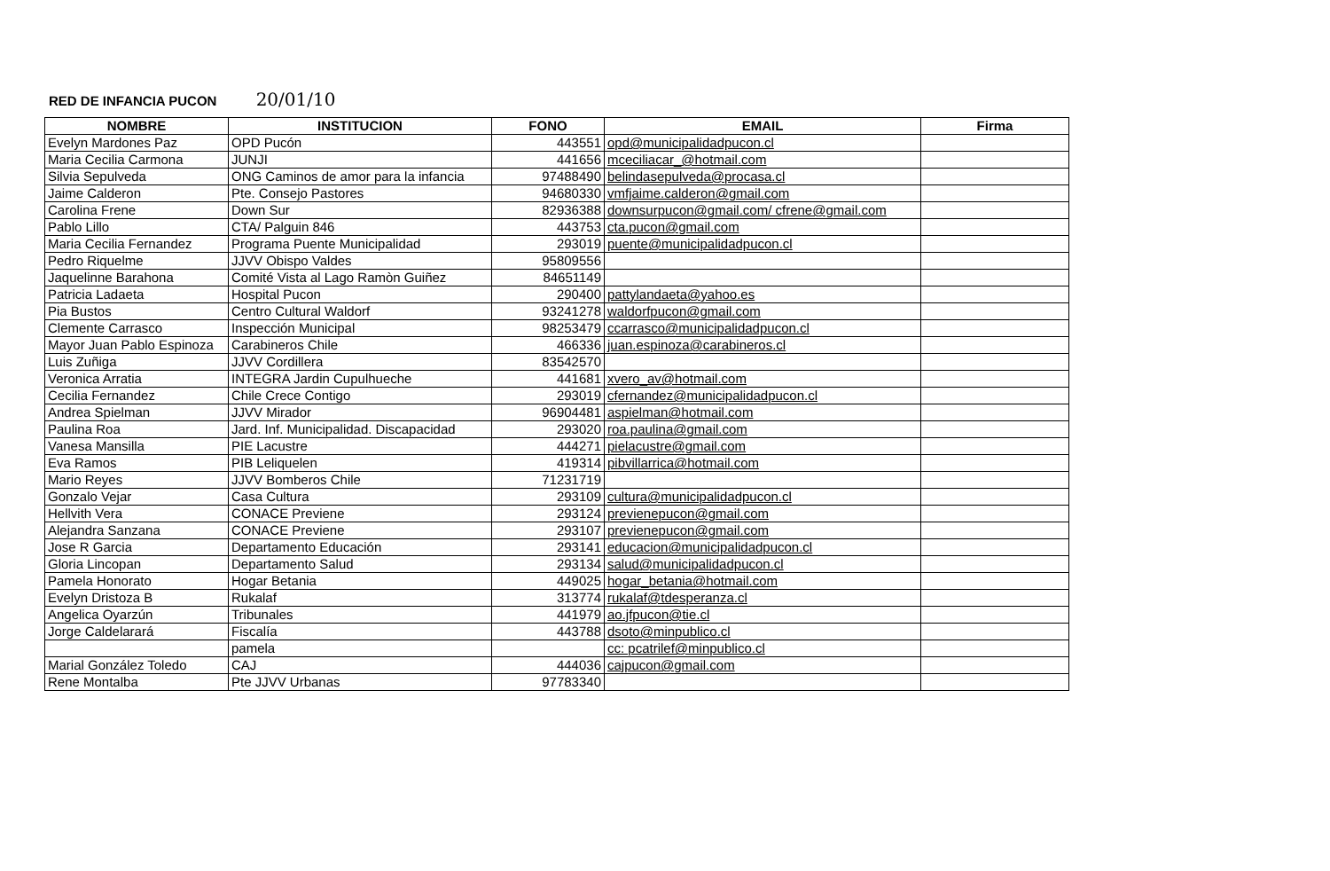RED DE INFANCIA PUCON 20/01/10
| NOMBRE | INSTITUCION | FONO | EMAIL | Firma |
| --- | --- | --- | --- | --- |
| Evelyn Mardones Paz | OPD Pucón | 443551 | opd@municipalidadpucon.cl | |
| Maria Cecilia Carmona | JUNJI | 441656 | mceciliacar_@hotmail.com | |
| Silvia Sepulveda | ONG Caminos de amor para la infancia | 97488490 | belindasepulveda@procasa.cl | |
| Jaime Calderon | Pte. Consejo Pastores | 94680330 | vmfjaime.calderon@gmail.com | |
| Carolina Frene | Down Sur | 82936388 | downsurpucon@gmail.com/ cfrene@gmail.com | |
| Pablo Lillo | CTA/ Palguin 846 | 443753 | cta.pucon@gmail.com | |
| Maria Cecilia Fernandez | Programa Puente Municipalidad | 293019 | puente@municipalidadpucon.cl | |
| Pedro Riquelme | JJVV Obispo Valdes | 95809556 | | |
| Jaquelinne Barahona | Comité Vista al Lago Ramòn Guiñez | 84651149 | | |
| Patricia Ladaeta | Hospital Pucon | 290400 | pattylandaeta@yahoo.es | |
| Pia Bustos | Centro Cultural Waldorf | 93241278 | waldorfpucon@gmail.com | |
| Clemente Carrasco | Inspección Municipal | 98253479 | ccarrasco@municipalidadpucon.cl | |
| Mayor Juan Pablo Espinoza | Carabineros Chile | 466336 | juan.espinoza@carabineros.cl | |
| Luis Zuñiga | JJVV Cordillera | 83542570 | | |
| Veronica Arratia | INTEGRA Jardin Cupulhueche | 441681 | xvero_av@hotmail.com | |
| Cecilia Fernandez | Chile Crece Contigo | 293019 | cfernandez@municipalidadpucon.cl | |
| Andrea Spielman | JJVV Mirador | 96904481 | aspielman@hotmail.com | |
| Paulina Roa | Jard. Inf. Municipalidad. Discapacidad | 293020 | roa.paulina@gmail.com | |
| Vanesa Mansilla | PIE Lacustre | 444271 | pielacustre@gmail.com | |
| Eva Ramos | PIB Leliquelen | 419314 | pibvillarrica@hotmail.com | |
| Mario Reyes | JJVV Bomberos Chile | 71231719 | | |
| Gonzalo Vejar | Casa Cultura | 293109 | cultura@municipalidadpucon.cl | |
| Hellvith Vera | CONACE Previene | 293124 | previenepucon@gmail.com | |
| Alejandra Sanzana | CONACE Previene | 293107 | previenepucon@gmail.com | |
| Jose R Garcia | Departamento Educación | 293141 | educacion@municipalidadpucon.cl | |
| Gloria Lincopan | Departamento Salud | 293134 | salud@municipalidadpucon.cl | |
| Pamela Honorato | Hogar Betania | 449025 | hogar_betania@hotmail.com | |
| Evelyn Dristoza B | Rukalaf | 313774 | rukalaf@tdesperanza.cl | |
| Angelica Oyarzún | Tribunales | 441979 | ao.jfpucon@tie.cl | |
| Jorge Caldelarará | Fiscalía | 443788 | dsoto@minpublico.cl | |
| | pamela | | cc: pcatrilef@minpublico.cl | |
| Marial González Toledo | CAJ | 444036 | cajpucon@gmail.com | |
| Rene Montalba | Pte JJVV Urbanas | 97783340 | | |